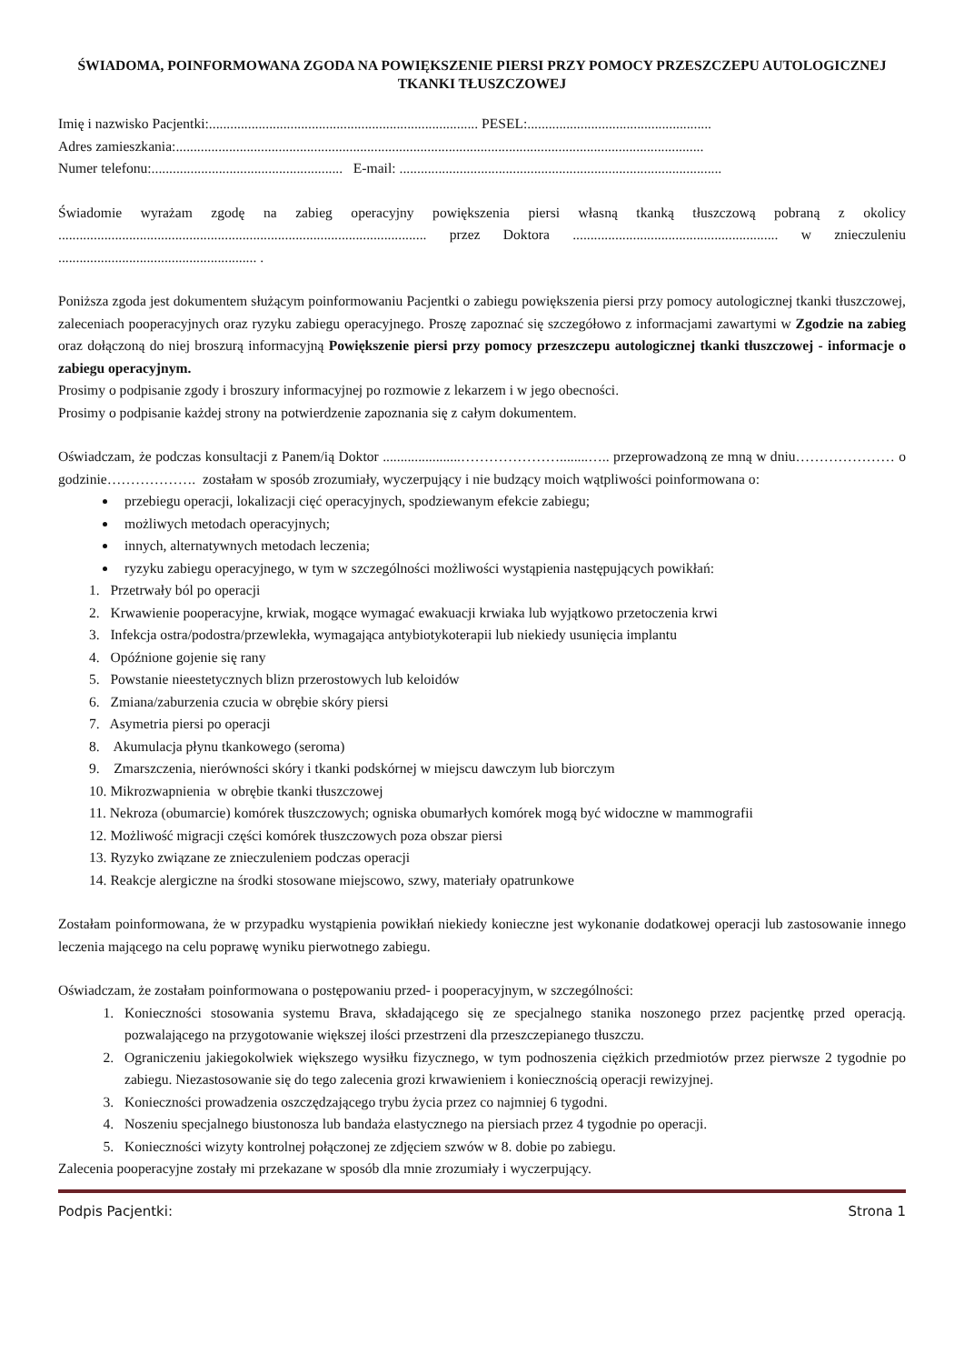ŚWIADOMA, POINFORMOWANA ZGODA NA POWIĘKSZENIE PIERSI PRZY POMOCY PRZESZCZEPU AUTOLOGICZNEJ TKANKI TŁUSZCZOWEJ
Imię i nazwisko Pacjentki:............................................................................ PESEL:....................................................
Adres zamieszkania:.....................................................................................................................................................
Numer telefonu:...................................................... E-mail: ...........................................................................................
Świadomie wyrażam zgodę na zabieg operacyjny powiększenia piersi własną tkanką tłuszczową pobraną z okolicy ........................................................................................................ przez Doktora .......................................................... w znieczuleniu ........................................................ .
Poniższa zgoda jest dokumentem służącym poinformowaniu Pacjentki o zabiegu powiększenia piersi przy pomocy autologicznej tkanki tłuszczowej, zaleceniach pooperacyjnych oraz ryzyku zabiegu operacyjnego. Proszę zapoznać się szczegółowo z informacjami zawartymi w Zgodzie na zabieg oraz dołączoną do niej broszurą informacyjną Powiększenie piersi przy pomocy przeszczepu autologicznej tkanki tłuszczowej - informacje o zabiegu operacyjnym.
Prosimy o podpisanie zgody i broszury informacyjnej po rozmowie z lekarzem i w jego obecności.
Prosimy o podpisanie każdej strony na potwierdzenie zapoznania się z całym dokumentem.
Oświadczam, że podczas konsultacji z Panem/ią Doktor ......................…………………........….. przeprowadzoną ze mną w dniu………………… o godzinie………………. zostałam w sposób zrozumiały, wyczerpujący i nie budzący moich wątpliwości poinformowana o:
przebiegu operacji, lokalizacji cięć operacyjnych, spodziewanym efekcie zabiegu;
możliwych metodach operacyjnych;
innych, alternatywnych metodach leczenia;
ryzyku zabiegu operacyjnego, w tym w szczególności możliwości wystąpienia następujących powikłań:
1. Przetrwały ból po operacji
2. Krwawienie pooperacyjne, krwiak, mogące wymagać ewakuacji krwiaka lub wyjątkowo przetoczenia krwi
3. Infekcja ostra/podostra/przewlekła, wymagająca antybiotykoterapii lub niekiedy usunięcia implantu
4. Opóźnione gojenie się rany
5. Powstanie nieestetycznych blizn przerostowych lub keloidów
6. Zmiana/zaburzenia czucia w obrębie skóry piersi
7. Asymetria piersi po operacji
8. Akumulacja płynu tkankowego (seroma)
9. Zmarszczenia, nierówności skóry i tkanki podskórnej w miejscu dawczym lub biorczym
10. Mikrozwapnienia w obrębie tkanki tłuszczowej
11. Nekroza (obumarcie) komórek tłuszczowych; ogniska obumarłych komórek mogą być widoczne w mammografii
12. Możliwość migracji części komórek tłuszczowych poza obszar piersi
13. Ryzyko związane ze znieczuleniem podczas operacji
14. Reakcje alergiczne na środki stosowane miejscowo, szwy, materiały opatrunkowe
Zostałam poinformowana, że w przypadku wystąpienia powikłań niekiedy konieczne jest wykonanie dodatkowej operacji lub zastosowanie innego leczenia mającego na celu poprawę wyniku pierwotnego zabiegu.
Oświadczam, że zostałam poinformowana o postępowaniu przed- i pooperacyjnym, w szczególności:
1. Konieczności stosowania systemu Brava, składającego się ze specjalnego stanika noszonego przez pacjentkę przed operacją. pozwalającego na przygotowanie większej ilości przestrzeni dla przeszczepianego tłuszczu.
2. Ograniczeniu jakiegokolwiek większego wysiłku fizycznego, w tym podnoszenia ciężkich przedmiotów przez pierwsze 2 tygodnie po zabiegu. Niezastosowanie się do tego zalecenia grozi krwawieniem i koniecznością operacji rewizyjnej.
3. Konieczności prowadzenia oszczędzającego trybu życia przez co najmniej 6 tygodni.
4. Noszeniu specjalnego biustonosza lub bandaża elastycznego na piersiach przez 4 tygodnie po operacji.
5. Konieczności wizyty kontrolnej połączonej ze zdjęciem szwów w 8. dobie po zabiegu.
Zalecenia pooperacyjne zostały mi przekazane w sposób dla mnie zrozumiały i wyczerpujący.
Podpis Pacjentki: Strona 1